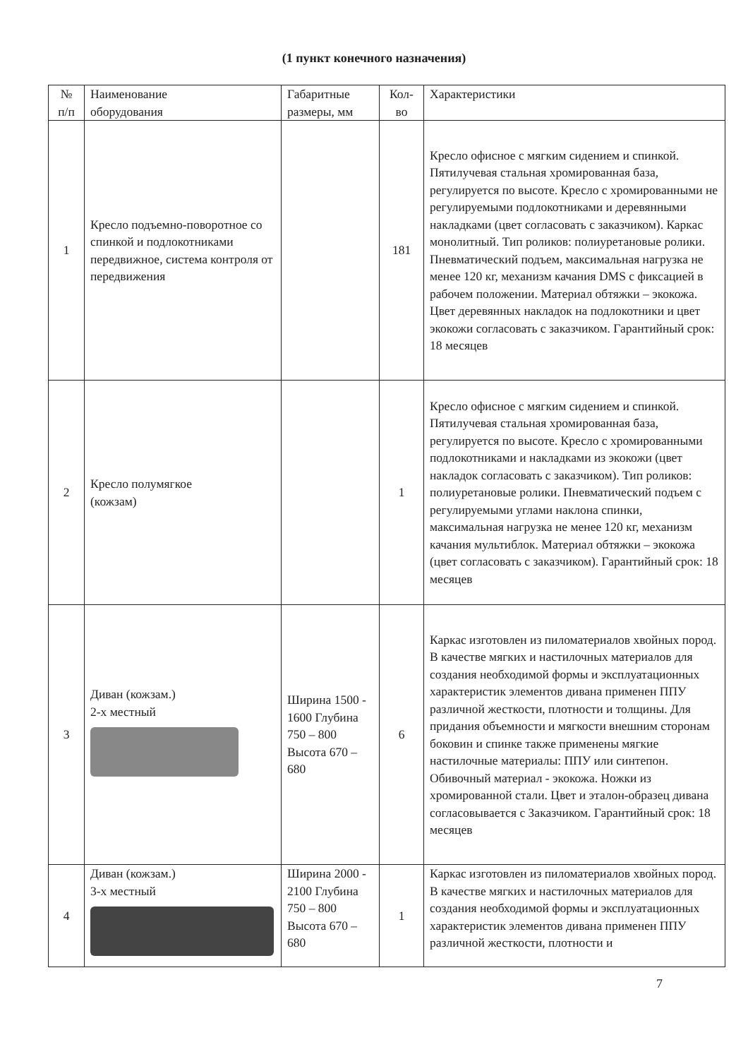(1 пункт конечного назначения)
| № п/п | Наименование оборудования | Габаритные размеры, мм | Кол- во | Характеристики |
| --- | --- | --- | --- | --- |
| 1 | Кресло подъемно-поворотное со спинкой и подлокотниками передвижное, система контроля от передвижения | | 181 | Кресло офисное с мягким сидением и спинкой. Пятилучевая стальная хромированная база, регулируется по высоте. Кресло с хромированными не регулируемыми подлокотниками и деревянными накладками (цвет согласовать с заказчиком). Каркас монолитный. Тип роликов: полиуретановые ролики. Пневматический подъем, максимальная нагрузка не менее 120 кг, механизм качания DMS с фиксацией в рабочем положении. Материал обтяжки – экокожа. Цвет деревянных накладок на подлокотники и цвет экокожи согласовать с заказчиком. Гарантийный срок: 18 месяцев |
| 2 | Кресло полумягкое (кожзам) | | 1 | Кресло офисное с мягким сидением и спинкой. Пятилучевая стальная хромированная база, регулируется по высоте. Кресло с хромированными подлокотниками и накладками из экокожи (цвет накладок согласовать с заказчиком). Тип роликов: полиуретановые ролики. Пневматический подъем с регулируемыми углами наклона спинки, максимальная нагрузка не менее 120 кг, механизм качания мультиблок. Материал обтяжки – экокожа (цвет согласовать с заказчиком). Гарантийный срок: 18 месяцев |
| 3 | Диван (кожзам.) 2-х местный | Ширина 1500 - 1600 Глубина 750 – 800 Высота 670 – 680 | 6 | Каркас изготовлен из пиломатериалов хвойных пород. В качестве мягких и настилочных материалов для создания необходимой формы и эксплуатационных характеристик элементов дивана применен ППУ различной жесткости, плотности и толщины. Для придания объемности и мягкости внешним сторонам боковин и спинке также применены мягкие настилочные материалы: ППУ или синтепон. Обивочный материал - экокожа. Ножки из хромированной стали. Цвет и эталон-образец дивана согласовывается с Заказчиком. Гарантийный срок: 18 месяцев |
| 4 | Диван (кожзам.) 3-х местный | Ширина 2000 - 2100 Глубина 750 – 800 Высота 670 – 680 | 1 | Каркас изготовлен из пиломатериалов хвойных пород. В качестве мягких и настилочных материалов для создания необходимой формы и эксплуатационных характеристик элементов дивана применен ППУ различной жесткости, плотности и |
7